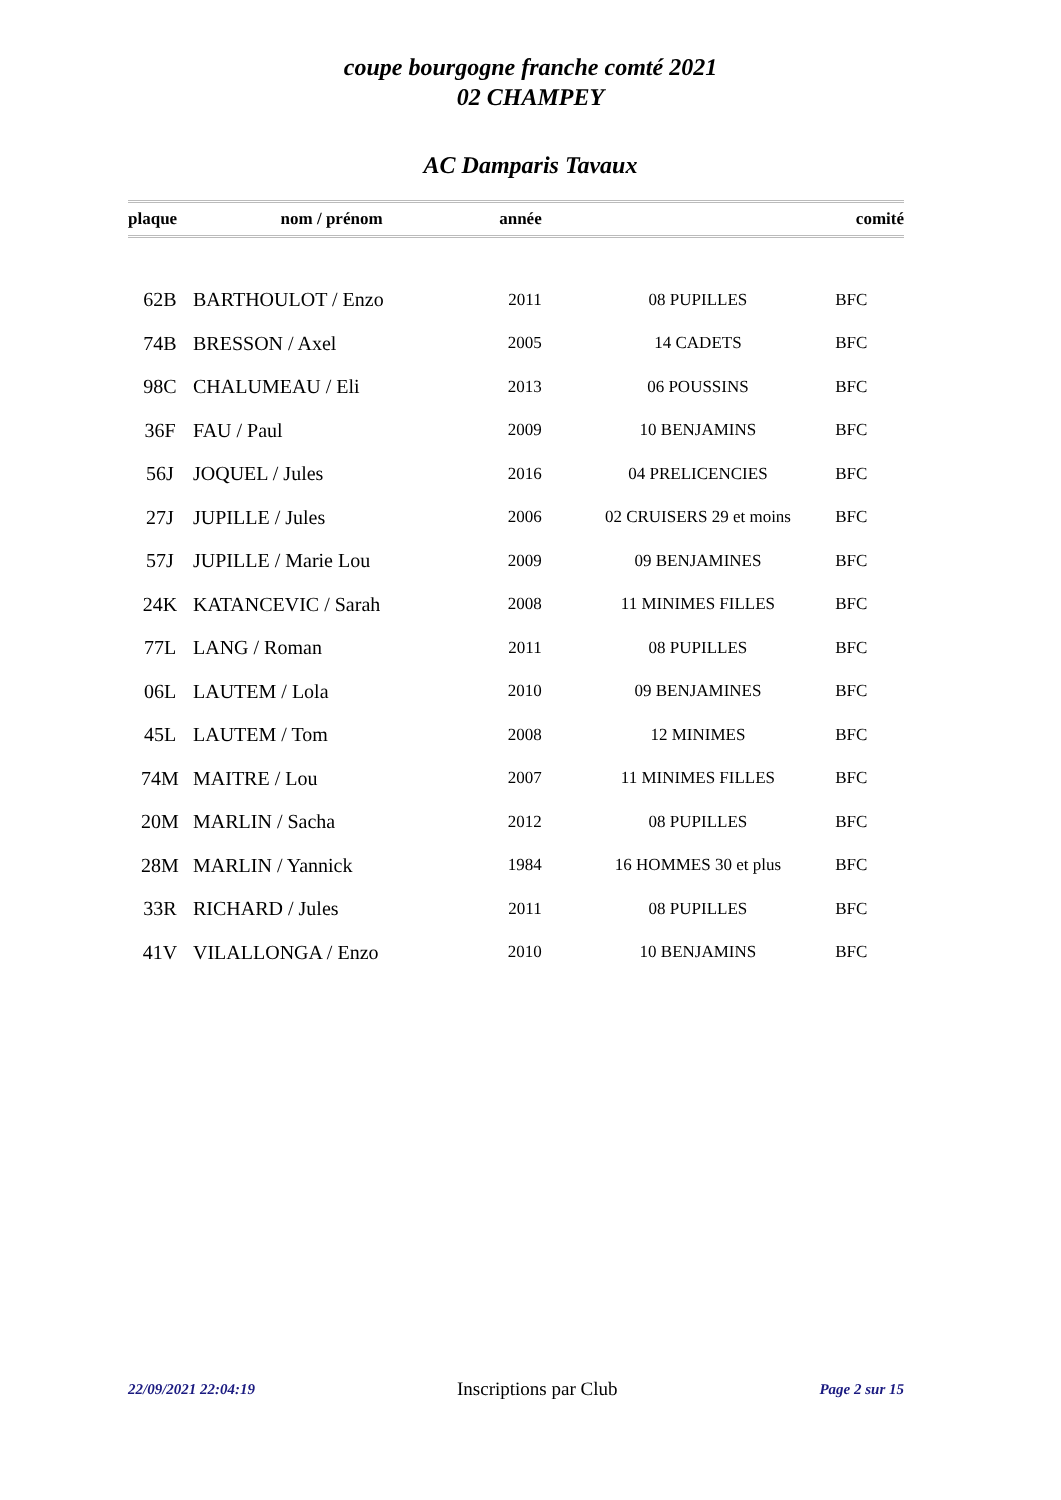coupe bourgogne franche comté 2021
02 CHAMPEY
AC Damparis Tavaux
| plaque | nom / prénom | année | | comité |
| --- | --- | --- | --- | --- |
| 62B | BARTHOULOT / Enzo | 2011 | 08 PUPILLES | BFC |
| 74B | BRESSON / Axel | 2005 | 14 CADETS | BFC |
| 98C | CHALUMEAU / Eli | 2013 | 06 POUSSINS | BFC |
| 36F | FAU / Paul | 2009 | 10 BENJAMINS | BFC |
| 56J | JOQUEL / Jules | 2016 | 04 PRELICENCIES | BFC |
| 27J | JUPILLE / Jules | 2006 | 02 CRUISERS 29 et moins | BFC |
| 57J | JUPILLE / Marie Lou | 2009 | 09 BENJAMINES | BFC |
| 24K | KATANCEVIC / Sarah | 2008 | 11 MINIMES FILLES | BFC |
| 77L | LANG / Roman | 2011 | 08 PUPILLES | BFC |
| 06L | LAUTEM / Lola | 2010 | 09 BENJAMINES | BFC |
| 45L | LAUTEM / Tom | 2008 | 12 MINIMES | BFC |
| 74M | MAITRE / Lou | 2007 | 11 MINIMES FILLES | BFC |
| 20M | MARLIN / Sacha | 2012 | 08 PUPILLES | BFC |
| 28M | MARLIN / Yannick | 1984 | 16 HOMMES 30 et plus | BFC |
| 33R | RICHARD / Jules | 2011 | 08 PUPILLES | BFC |
| 41V | VILALLONGA / Enzo | 2010 | 10 BENJAMINS | BFC |
22/09/2021 22:04:19 Inscriptions par Club Page 2 sur 15